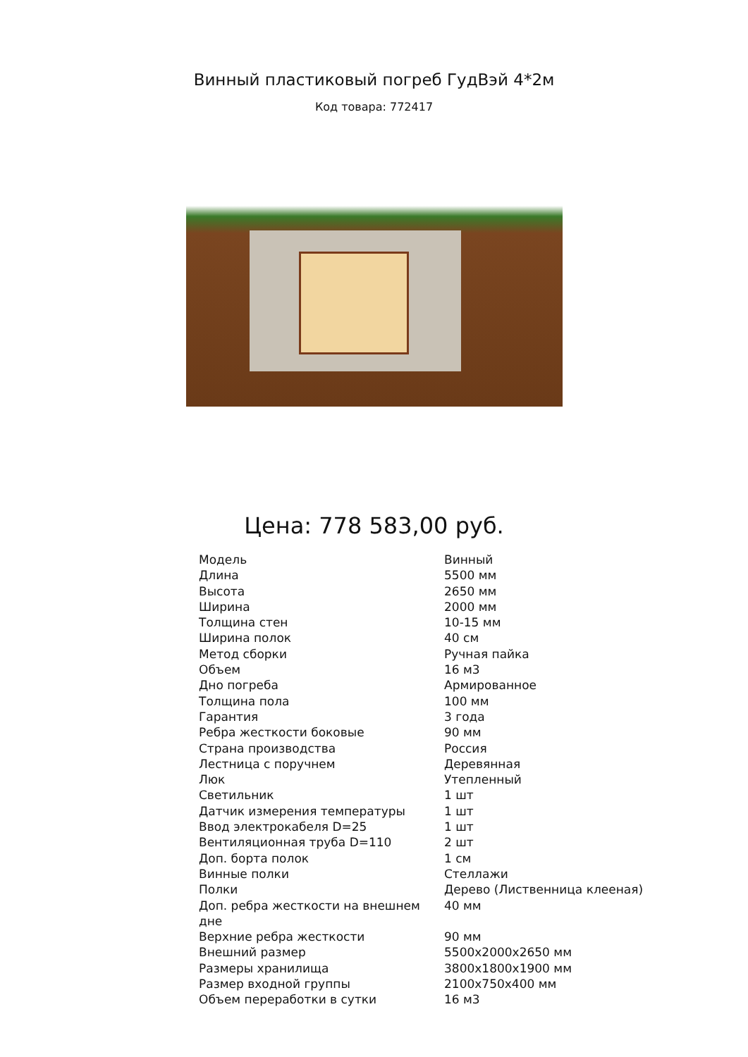Винный пластиковый погреб ГудВэй 4*2м
Код товара: 772417
Цена: 778 583,00 руб.
| Модель | Винный |
| Длина | 5500 мм |
| Высота | 2650 мм |
| Ширина | 2000 мм |
| Толщина стен | 10-15 мм |
| Ширина полок | 40 см |
| Метод сборки | Ручная пайка |
| Объем | 16 м3 |
| Дно погреба | Армированное |
| Толщина пола | 100 мм |
| Гарантия | 3 года |
| Ребра жесткости боковые | 90 мм |
| Страна производства | Россия |
| Лестница с поручнем | Деревянная |
| Люк | Утепленный |
| Светильник | 1 шт |
| Датчик измерения температуры | 1 шт |
| Ввод электрокабеля D=25 | 1 шт |
| Вентиляционная труба D=110 | 2 шт |
| Доп. борта полок | 1 см |
| Винные полки | Стеллажи |
| Полки | Дерево (Лиственница клееная) |
| Доп. ребра жесткости на внешнем дне | 40 мм |
| Верхние ребра жесткости | 90 мм |
| Внешний размер | 5500x2000x2650 мм |
| Размеры хранилища | 3800x1800x1900 мм |
| Размер входной группы | 2100x750x400 мм |
| Объем переработки в сутки | 16 м3 |